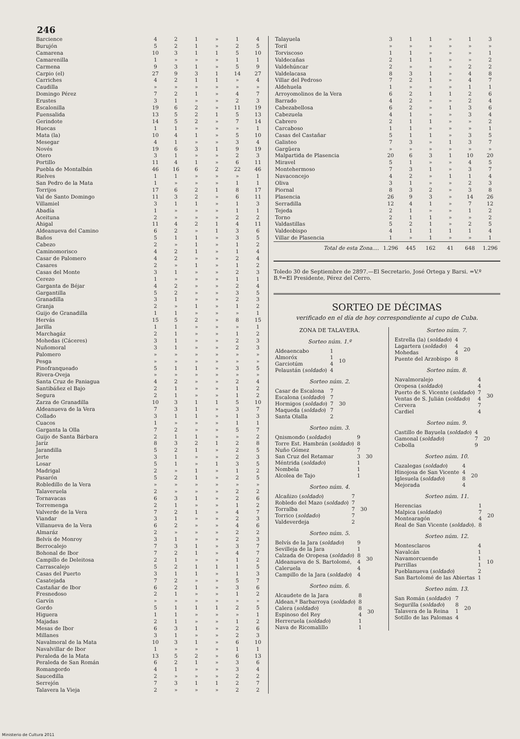246
| Barcience | 4 | 2 | 1 | » | 1 | 4 |
| Burujón | 5 | 2 | 1 | » | 2 | 5 |
| Camarena | 10 | 3 | 1 | 1 | 5 | 10 |
| Camarenilla | 1 | » | » | » | 1 | 1 |
| Carmena | 9 | 3 | 1 | » | 5 | 9 |
| Carpio (el) | 27 | 9 | 3 | 1 | 14 | 27 |
| Carriches | 4 | 2 | 1 | 1 | » | 4 |
| Caudilla | » | » | » | » | » | » |
| Domingo Pérez | 7 | 2 | 1 | » | 4 | 7 |
| Erustes | 3 | 1 | » | » | 2 | 3 |
| Escalonilla | 19 | 6 | 2 | » | 11 | 19 |
| Fuensalida | 13 | 5 | 2 | 1 | 5 | 13 |
| Gerindote | 14 | 5 | 2 | » | 7 | 14 |
| Huecas | 1 | 1 | » | » | » | 1 |
| Mata (la) | 10 | 4 | 1 | » | 5 | 10 |
| Mesegar | 4 | 1 | » | » | 3 | 4 |
| Novés | 19 | 6 | 3 | 1 | 9 | 19 |
| Otero | 3 | 1 | » | » | 2 | 3 |
| Portillo | 11 | 4 | 1 | » | 6 | 11 |
| Puebla de Montalbán | 46 | 16 | 6 | 2 | 22 | 46 |
| Rielves | 1 | 1 | » | » | » | 1 |
| San Pedro de la Mata | 1 | » | » | » | 1 | 1 |
| Torrijos | 17 | 6 | 2 | 1 | 8 | 17 |
| Val de Santo Domingo | 11 | 3 | 2 | » | 6 | 11 |
| Villamiel | 3 | 1 | 1 | » | 1 | 3 |
| Abadía | 1 | » | » | » | 1 | 1 |
| Aceituna | 2 | » | » | » | 2 | 2 |
| Ahigal | 11 | 4 | 2 | 1 | 4 | 11 |
| Aldeanueva del Camino | 6 | 2 | » | 1 | 3 | 6 |
| Baños | 5 | 1 | 1 | » | 3 | 5 |
| Cabezo | 2 | » | 1 | » | 1 | 2 |
| Caminomorisco | 4 | 2 | 1 | » | 1 | 4 |
| Casar de Palomero | 4 | 2 | » | » | 2 | 4 |
| Casares | 2 | » | 1 | » | 1 | 2 |
| Casas del Monte | 3 | 1 | » | » | 2 | 3 |
| Cerezo | 1 | » | » | » | 1 | 1 |
| Garganta de Béjar | 4 | 2 | » | » | 2 | 4 |
| Gargantilla | 5 | 2 | » | » | 3 | 5 |
| Granadilla | 3 | 1 | » | » | 2 | 3 |
| Granja | 2 | » | 1 | » | 1 | 2 |
| Guijo de Granadilla | 1 | 1 | » | » | » | 1 |
| Hervás | 15 | 5 | 2 | » | 8 | 15 |
| Jarilla | 1 | 1 | » | » | » | 1 |
| Marchagáz | 2 | 1 | » | » | 1 | 2 |
| Mohedas (Cáceres) | 3 | 1 | » | » | 2 | 3 |
| Nuñomoral | 3 | 1 | » | » | 2 | 3 |
| Palomero | » | » | » | » | » | » |
| Pesga | » | » | » | » | » | » |
| Pinofranqueado | 5 | 1 | 1 | » | 3 | 5 |
| Rivera-Oveja | » | » | » | » | » | » |
| Santa Cruz de Paniagua | 4 | 2 | » | » | 2 | 4 |
| Santibáñez el Bajo | 2 | 1 | » | » | 1 | 2 |
| Segura | 2 | 1 | » | » | 1 | 2 |
| Zarza de Granadilla | 10 | 3 | 1 | 1 | 5 | 10 |
| Aldeanueva de la Vera | 7 | 3 | 1 | » | 3 | 7 |
| Collado | 3 | 1 | 1 | » | 1 | 3 |
| Cuacos | 1 | » | » | » | 1 | 1 |
| Garganta la Olla | 7 | 2 | » | » | 5 | 7 |
| Guijo de Santa Bárbara | 2 | 1 | 1 | » | » | 2 |
| Jaríz | 8 | 3 | 2 | 1 | 2 | 8 |
| Jarandilla | 5 | 2 | 1 | » | 2 | 5 |
| Jerte | 3 | 1 | » | » | 2 | 3 |
| Losar | 5 | 1 | » | 1 | 3 | 5 |
| Madrigal | 2 | » | 1 | » | 1 | 2 |
| Pasarón | 5 | 2 | 1 | » | 2 | 5 |
| Robledillo de la Vera | » | » | » | » | » | » |
| Talaveruela | 2 | » | » | » | 2 | 2 |
| Tornavacas | 6 | 3 | 1 | » | 2 | 6 |
| Torremenga | 2 | 1 | » | » | 1 | 2 |
| Valverde de la Vera | 7 | 2 | 1 | » | 4 | 7 |
| Viandar | 3 | 1 | » | » | 2 | 3 |
| Villanueva de la Vera | 6 | 2 | » | » | 4 | 6 |
| Almaráz | 2 | » | » | » | 2 | 2 |
| Belvís de Monroy | 3 | 1 | » | » | 2 | 3 |
| Berrocalejo | 7 | 3 | 1 | » | 3 | 7 |
| Bohonal de Ibor | 7 | 2 | 1 | » | 4 | 7 |
| Campillo de Deleitosa | 2 | 1 | » | » | 1 | 2 |
| Carrascalejo | 5 | 2 | 1 | 1 | 1 | 5 |
| Casas del Puerto | 3 | 1 | 1 | » | 1 | 3 |
| Casatejada | 7 | 2 | » | » | 5 | 7 |
| Castañar de Ibor | 6 | 2 | 1 | » | 3 | 6 |
| Fresnedoso | 2 | 1 | » | » | 1 | 2 |
| Garvín | » | » | » | » | » | » |
| Gordo | 5 | 1 | 1 | 1 | 2 | 5 |
| Higuera | 1 | 1 | » | » | » | 1 |
| Majadas | 2 | 1 | » | » | 1 | 2 |
| Mesas de Ibor | 6 | 3 | 1 | » | 2 | 6 |
| Millanes | 3 | 1 | » | » | 2 | 3 |
| Navalmoral de la Mata | 10 | 3 | 1 | » | 6 | 10 |
| Navalvillar de Ibor | 1 | » | » | » | 1 | 1 |
| Peraleda de la Mata | 13 | 5 | 2 | » | 6 | 13 |
| Peraleda de San Román | 6 | 2 | 1 | » | 3 | 6 |
| Romangordo | 4 | 1 | » | » | 3 | 4 |
| Saucedilla | 2 | » | » | » | 2 | 2 |
| Serrejón | 7 | 3 | 1 | 1 | 2 | 7 |
| Talavera la Vieja | 2 | » | » | » | 2 | 2 |
| Talayuela | 3 | 1 | 1 | » | 1 | 3 |
| Toril | » | » | » | » | » | » |
| Torviscoso | 1 | 1 | » | » | » | 1 |
| Valdecañas | 2 | 1 | 1 | » | » | 2 |
| Valdehúncar | 2 | » | » | » | 2 | 2 |
| Valdelacasa | 8 | 3 | 1 | » | 4 | 8 |
| Villar del Pedroso | 7 | 2 | 1 | » | 4 | 7 |
| Aldehuela | 1 | » | » | » | 1 | 1 |
| Arroyomolinos de la Vera | 6 | 2 | 1 | 1 | 2 | 6 |
| Barrado | 4 | 2 | » | » | 2 | 4 |
| Cabezabellosa | 6 | 2 | » | 1 | 3 | 6 |
| Cabezuela | 4 | 1 | » | » | 3 | 4 |
| Cabrero | 2 | 1 | 1 | » | » | 2 |
| Carcaboso | 1 | 1 | » | » | » | 1 |
| Casas del Castañar | 5 | 1 | 1 | » | 3 | 5 |
| Galisteo | 7 | 3 | » | 1 | 3 | 7 |
| Gargüera | » | » | » | » | » | » |
| Malpartida de Plasencia | 20 | 6 | 3 | 1 | 10 | 20 |
| Miravel | 5 | 1 | » | » | 4 | 5 |
| Montehermoso | 7 | 3 | 1 | » | 3 | 7 |
| Navaconcejo | 4 | 2 | » | 1 | 1 | 4 |
| Oliva | 3 | 1 | » | » | 2 | 3 |
| Piornal | 8 | 3 | 2 | » | 3 | 8 |
| Plasencia | 26 | 9 | 3 | » | 14 | 26 |
| Serradilla | 12 | 4 | 1 | » | 7 | 12 |
| Tejeda | 2 | 1 | » | » | 1 | 2 |
| Torno | 2 | 1 | 1 | » | » | 2 |
| Valdastillas | 5 | 2 | 1 | » | 2 | 5 |
| Valdeobispo | 4 | 1 | 1 | 1 | 1 | 4 |
| Villar de Plasencia | 1 | » | 1 | » | » | 1 |
| Total de esta Zona.... | 1.296 | 445 | 162 | 41 | 648 | 1.296 |
Toledo 30 de Septiembre de 2897.—El Secretario, José Ortega y Barsi. =V.º B.º=El Presidente, Pérez del Cerro.
SORTEO DE DÉCIMAS
verificado en el día de hoy correspondiente al cupo de Cuba.
ZONA DE TALAVERA.
Sorteo núm. 1.º
| Aldeaencabo | 1 | 10 |
| Almoróx | 1 | |
| Garciotúm | 4 | |
| Pelaustán ( soldado ) | 4 | |
Sorteo núm. 2.
| Casar de Escalona | 7 | 30 |
| Escalona ( soldado ) | 7 | |
| Hormigos ( soldado ) | 7 | |
| Maqueda ( soldado ) | 7 | |
| Santa Olalla | 2 | |
Sorteo núm. 3.
| Qnismondo ( soldado ) | 9 | 30 |
| Torre Est. Hambrán ( soldado ) | 8 | |
| Nuño Gómez | 7 | |
| San Cruz del Retamar | 3 | |
| Méntrida ( soldado ) | 1 | |
| Nombela | 1 | |
| Alcolea de Tajo | 1 | |
Sorteo núm. 4.
| Alcañizo ( soldado ) | 7 | 30 |
| Robledo del Mazo ( soldado ) | 7 | |
| Torralba | 7 | |
| Torrico ( soldado ) | 7 | |
| Valdeverdeja | 2 | |
Sorteo núm. 5.
| Belvís de la Jara ( soldado ) | 9 | 30 |
| Sevilleja de la Jara | 1 | |
| Calzada de Oropesa ( soldado ) | 8 | |
| Aldeanueva de S. Bartolomé, | 4 | |
| Caleruela | 4 | |
| Campillo de la Jara ( soldado ) | 4 | |
Sorteo núm. 6.
| Alcaudete de la Jara | 8 | 30 |
| Aldean.ª Barbarroya ( soldado ) | 8 | |
| Calera ( soldado ) | 8 | |
| Espinoso del Rey | 4 | |
| Herreruela ( soldado ) | 1 | |
| Nava de Ricomalillo | 1 | |
Sorteo núm. 7.
| Estrella (la) ( soldado ) | 4 | 20 |
| Lagartera ( soldado ) | 4 | |
| Mohedas | 4 | |
| Puente del Arzobispo | 8 | |
Sorteo núm. 8.
| Navalmoralejo | 4 | 30 |
| Oropesa ( soldado ) | 4 | |
| Puerto de S. Vicente ( soldado ) | 7 | |
| Ventas de S. Julián ( soldado ) | 4 | |
| Cervera | 7 | |
| Cardiel | 4 | |
Sorteo núm. 9.
| Castillo de Bayuela ( soldado ) | 4 | 20 |
| Gamonal ( soldado ) | 7 | |
| Cebolla | 9 | |
Sorteo núm. 10.
| Cazalegas ( soldado ) | 4 | 20 |
| Hinojosa de San Vicente | 4 | |
| Iglesuela ( soldado ) | 8 | |
| Mejorada | 4 | |
Sorteo núm. 11.
| Herencias | 1 | 20 |
| Malpica ( soldado ) | 7 | |
| Montearagón | 4 | |
| Real de San Vicente ( soldado ). | 8 | |
Sorteo núm. 12.
| Montesclaros | 4 | 10 |
| Navalcán | 1 | |
| Navamorcuende | 1 | |
| Parrillas | 1 | |
| Pueblanueva ( soldado ) | 2 | |
| San Bartolomé de las Abiertas | 1 | |
Sorteo núm. 13.
| San Román ( soldado ) | 7 | 20 |
| Segurilla ( soldado ) | 8 | |
| Talavera de la Reina | 1 | |
| Sotillo de las Palomas | 4 | |
Ministerio de Cultura 2011